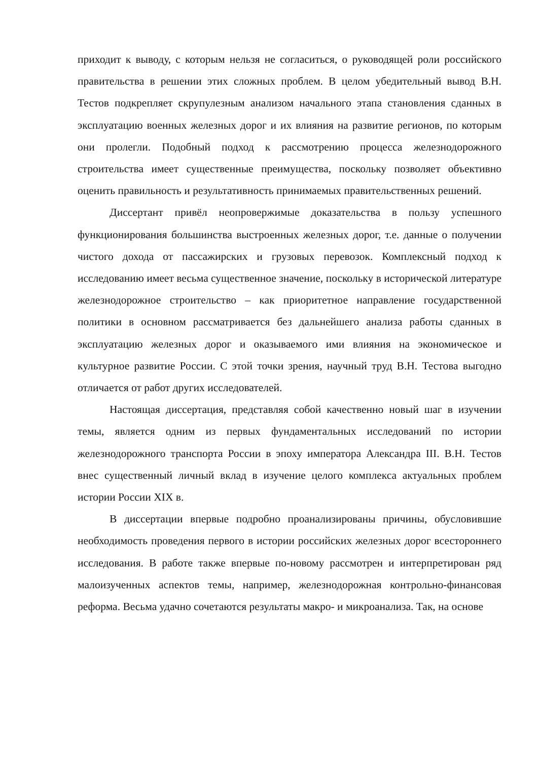приходит к выводу, с которым нельзя не согласиться, о руководящей роли российского правительства в решении этих сложных проблем. В целом убедительный вывод В.Н. Тестов подкрепляет скрупулезным анализом начального этапа становления сданных в эксплуатацию военных железных дорог и их влияния на развитие регионов, по которым они пролегли. Подобный подход к рассмотрению процесса железнодорожного строительства имеет существенные преимущества, поскольку позволяет объективно оценить правильность и результативность принимаемых правительственных решений.
Диссертант привёл неопровержимые доказательства в пользу успешного функционирования большинства выстроенных железных дорог, т.е. данные о получении чистого дохода от пассажирских и грузовых перевозок. Комплексный подход к исследованию имеет весьма существенное значение, поскольку в исторической литературе железнодорожное строительство – как приоритетное направление государственной политики в основном рассматривается без дальнейшего анализа работы сданных в эксплуатацию железных дорог и оказываемого ими влияния на экономическое и культурное развитие России. С этой точки зрения, научный труд В.Н. Тестова выгодно отличается от работ других исследователей.
Настоящая диссертация, представляя собой качественно новый шаг в изучении темы, является одним из первых фундаментальных исследований по истории железнодорожного транспорта России в эпоху императора Александра III. В.Н. Тестов внес существенный личный вклад в изучение целого комплекса актуальных проблем истории России XIX в.
В диссертации впервые подробно проанализированы причины, обусловившие необходимость проведения первого в истории российских железных дорог всестороннего исследования. В работе также впервые по-новому рассмотрен и интерпретирован ряд малоизученных аспектов темы, например, железнодорожная контрольно-финансовая реформа. Весьма удачно сочетаются результаты макро- и микроанализа. Так, на основе